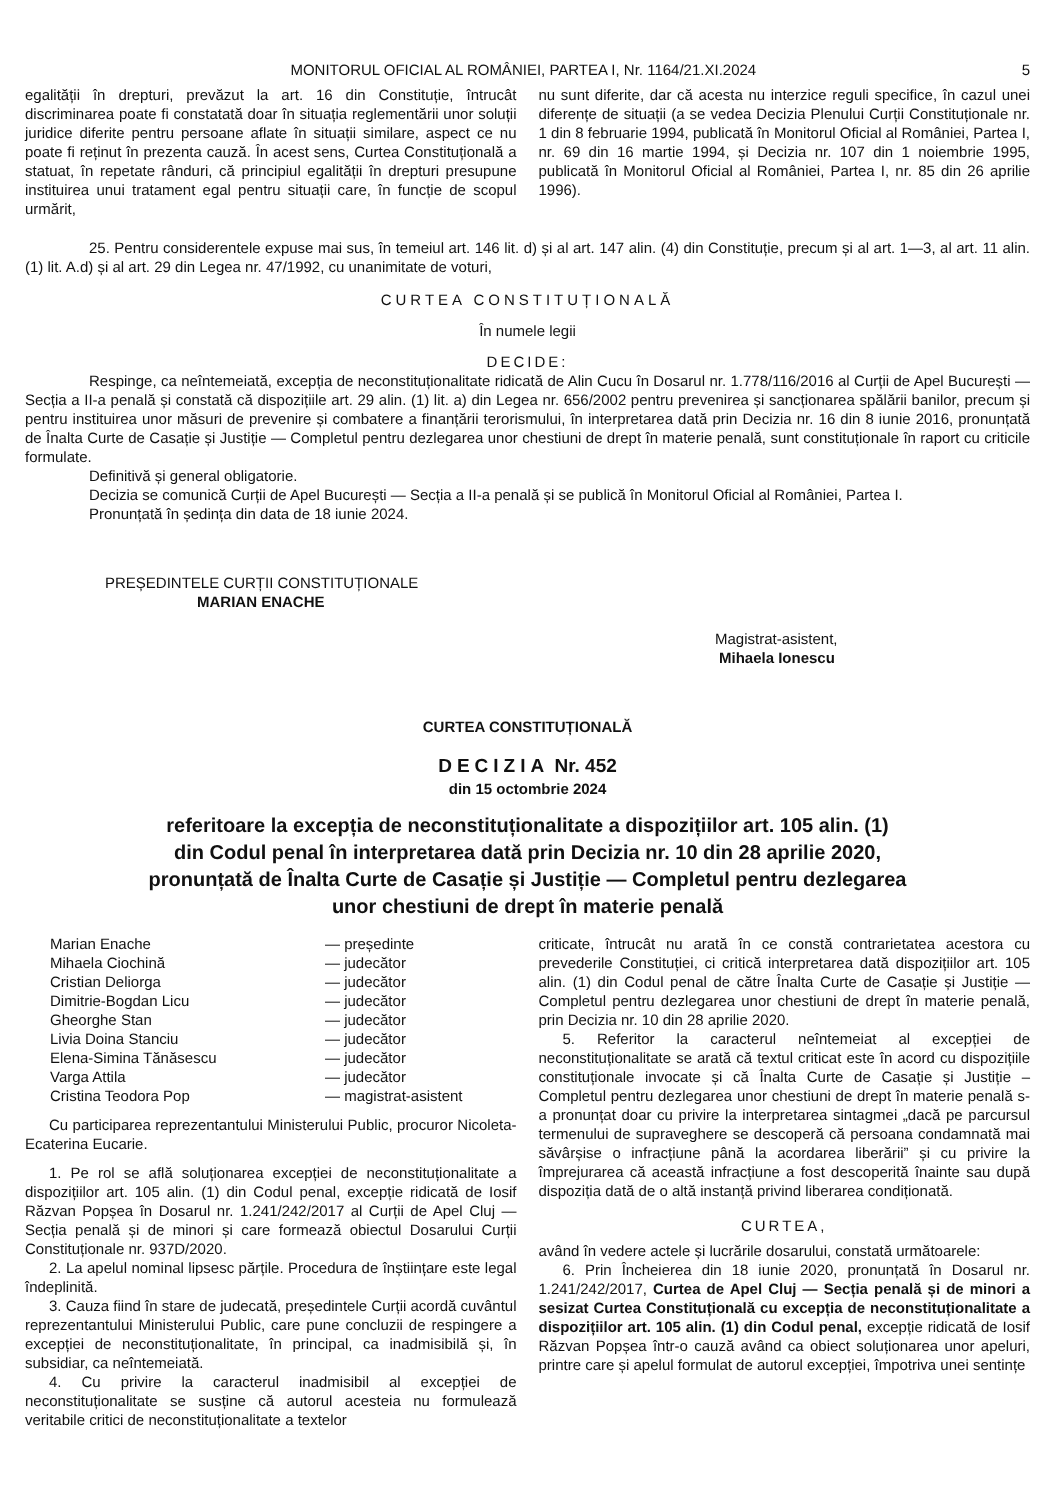MONITORUL OFICIAL AL ROMÂNIEI, PARTEA I, Nr. 1164/21.XI.2024 5
egalității în drepturi, prevăzut la art. 16 din Constituție, întrucât discriminarea poate fi constatată doar în situația reglementării unor soluții juridice diferite pentru persoane aflate în situații similare, aspect ce nu poate fi reținut în prezenta cauză. În acest sens, Curtea Constituțională a statuat, în repetate rânduri, că principiul egalității în drepturi presupune instituirea unui tratament egal pentru situații care, în funcție de scopul urmărit,
nu sunt diferite, dar că acesta nu interzice reguli specifice, în cazul unei diferențe de situații (a se vedea Decizia Plenului Curții Constituționale nr. 1 din 8 februarie 1994, publicată în Monitorul Oficial al României, Partea I, nr. 69 din 16 martie 1994, și Decizia nr. 107 din 1 noiembrie 1995, publicată în Monitorul Oficial al României, Partea I, nr. 85 din 26 aprilie 1996).
25. Pentru considerentele expuse mai sus, în temeiul art. 146 lit. d) și al art. 147 alin. (4) din Constituție, precum și al art. 1—3, al art. 11 alin. (1) lit. A.d) și al art. 29 din Legea nr. 47/1992, cu unanimitate de voturi,
CURTEA CONSTITUȚIONALĂ
În numele legii
DECIDE:
Respinge, ca neîntemeiată, excepția de neconstituționalitate ridicată de Alin Cucu în Dosarul nr. 1.778/116/2016 al Curții de Apel București — Secția a II-a penală și constată că dispozițiile art. 29 alin. (1) lit. a) din Legea nr. 656/2002 pentru prevenirea și sancționarea spălării banilor, precum și pentru instituirea unor măsuri de prevenire și combatere a finanțării terorismului, în interpretarea dată prin Decizia nr. 16 din 8 iunie 2016, pronunțată de Înalta Curte de Casație și Justiție — Completul pentru dezlegarea unor chestiuni de drept în materie penală, sunt constituționale în raport cu criticile formulate.
Definitivă și general obligatorie.
Decizia se comunică Curții de Apel București — Secția a II-a penală și se publică în Monitorul Oficial al României, Partea I.
Pronunțată în ședința din data de 18 iunie 2024.
PREȘEDINTELE CURȚII CONSTITUȚIONALE
MARIAN ENACHE
Magistrat-asistent,
Mihaela Ionescu
CURTEA CONSTITUȚIONALĂ
DECIZIA Nr. 452
din 15 octombrie 2024
referitoare la excepția de neconstituționalitate a dispozițiilor art. 105 alin. (1)
din Codul penal în interpretarea dată prin Decizia nr. 10 din 28 aprilie 2020,
pronunțată de Înalta Curte de Casație și Justiție — Completul pentru dezlegarea
unor chestiuni de drept în materie penală
| Marian Enache | — președinte |
| Mihaela Ciochină | — judecător |
| Cristian Deliorga | — judecător |
| Dimitrie-Bogdan Licu | — judecător |
| Gheorghe Stan | — judecător |
| Livia Doina Stanciu | — judecător |
| Elena-Simina Tănăsescu | — judecător |
| Varga Attila | — judecător |
| Cristina Teodora Pop | — magistrat-asistent |
Cu participarea reprezentantului Ministerului Public, procuror Nicoleta-Ecaterina Eucarie.
1. Pe rol se află soluționarea excepției de neconstituționalitate a dispozițiilor art. 105 alin. (1) din Codul penal, excepție ridicată de Iosif Răzvan Popșea în Dosarul nr. 1.241/242/2017 al Curții de Apel Cluj — Secția penală și de minori și care formează obiectul Dosarului Curții Constituționale nr. 937D/2020.
2. La apelul nominal lipsesc părțile. Procedura de înștiințare este legal îndeplinită.
3. Cauza fiind în stare de judecată, președintele Curții acordă cuvântul reprezentantului Ministerului Public, care pune concluzii de respingere a excepției de neconstituționalitate, în principal, ca inadmisibilă și, în subsidiar, ca neîntemeiată.
4. Cu privire la caracterul inadmisibil al excepției de neconstituționalitate se susține că autorul acesteia nu formulează veritabile critici de neconstituționalitate a textelor
criticate, întrucât nu arată în ce constă contrarietatea acestora cu prevederile Constituției, ci critică interpretarea dată dispozițiilor art. 105 alin. (1) din Codul penal de către Înalta Curte de Casație și Justiție — Completul pentru dezlegarea unor chestiuni de drept în materie penală, prin Decizia nr. 10 din 28 aprilie 2020.
5. Referitor la caracterul neîntemeiat al excepției de neconstituționalitate se arată că textul criticat este în acord cu dispozițiile constituționale invocate și că Înalta Curte de Casație și Justiție – Completul pentru dezlegarea unor chestiuni de drept în materie penală s-a pronunțat doar cu privire la interpretarea sintagmei „dacă pe parcursul termenului de supraveghere se descoperă că persoana condamnată mai săvârșise o infracțiune până la acordarea liberării” și cu privire la împrejurarea că această infracțiune a fost descoperită înainte sau după dispoziția dată de o altă instanță privind liberarea condiționată.
CURTEA,
având în vedere actele și lucrările dosarului, constată următoarele:
6. Prin Încheierea din 18 iunie 2020, pronunțată în Dosarul nr. 1.241/242/2017, Curtea de Apel Cluj — Secția penală și de minori a sesizat Curtea Constituțională cu excepția de neconstituționalitate a dispozițiilor art. 105 alin. (1) din Codul penal, excepție ridicată de Iosif Răzvan Popșea într-o cauză având ca obiect soluționarea unor apeluri, printre care și apelul formulat de autorul excepției, împotriva unei sentințe